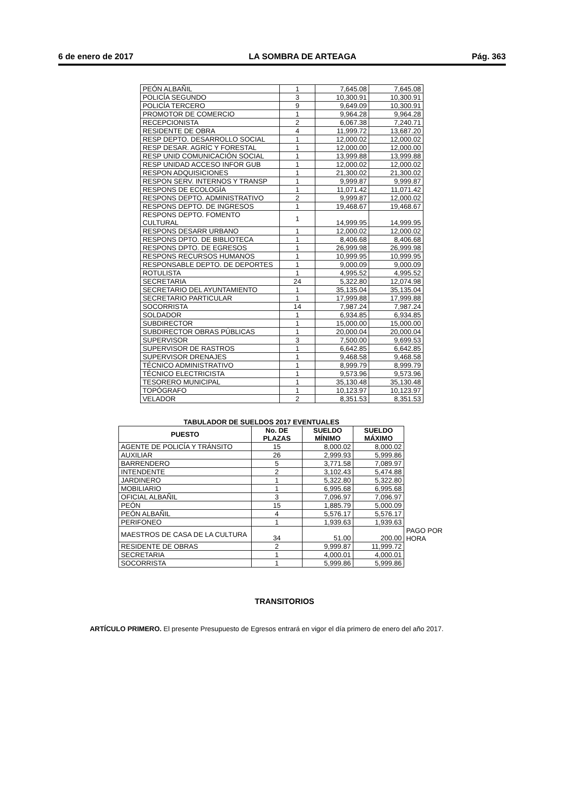6 de enero de 2017 LA SOMBRA DE ARTEAGA Pág. 363
| PEÓN ALBAÑIL | 1 | 7,645.08 | 7,645.08 |
| POLICÍA SEGUNDO | 3 | 10,300.91 | 10,300.91 |
| POLICÍA TERCERO | 9 | 9,649.09 | 10,300.91 |
| PROMOTOR DE COMERCIO | 1 | 9,964.28 | 9,964.28 |
| RECEPCIONISTA | 2 | 6,067.38 | 7,240.71 |
| RESIDENTE DE OBRA | 4 | 11,999.72 | 13,687.20 |
| RESP DEPTO. DESARROLLO SOCIAL | 1 | 12,000.02 | 12,000.02 |
| RESP DESAR. AGRÍC Y FORESTAL | 1 | 12,000.00 | 12,000.00 |
| RESP UNID COMUNICACIÓN SOCIAL | 1 | 13,999.88 | 13,999.88 |
| RESP UNIDAD ACCESO INFOR GUB | 1 | 12,000.02 | 12,000.02 |
| RESPON ADQUISICIONES | 1 | 21,300.02 | 21,300.02 |
| RESPON SERV. INTERNOS Y TRANSP | 1 | 9,999.87 | 9,999.87 |
| RESPONS DE ECOLOGÍA | 1 | 11,071.42 | 11,071.42 |
| RESPONS DEPTO. ADMINISTRATIVO | 2 | 9,999.87 | 12,000.02 |
| RESPONS DEPTO. DE INGRESOS | 1 | 19,468.67 | 19,468.67 |
| RESPONS DEPTO. FOMENTO CULTURAL | 1 | 14,999.95 | 14,999.95 |
| RESPONS DESARR URBANO | 1 | 12,000.02 | 12,000.02 |
| RESPONS DPTO. DE BIBLIOTECA | 1 | 8,406.68 | 8,406.68 |
| RESPONS DPTO. DE EGRESOS | 1 | 26,999.98 | 26,999.98 |
| RESPONS RECURSOS HUMANOS | 1 | 10,999.95 | 10,999.95 |
| RESPONSABLE DEPTO. DE DEPORTES | 1 | 9,000.09 | 9,000.09 |
| ROTULISTA | 1 | 4,995.52 | 4,995.52 |
| SECRETARIA | 24 | 5,322.80 | 12,074.98 |
| SECRETARIO DEL AYUNTAMIENTO | 1 | 35,135.04 | 35,135.04 |
| SECRETARIO PARTICULAR | 1 | 17,999.88 | 17,999.88 |
| SOCORRISTA | 14 | 7,987.24 | 7,987.24 |
| SOLDADOR | 1 | 6,934.85 | 6,934.85 |
| SUBDIRECTOR | 1 | 15,000.00 | 15,000.00 |
| SUBDIRECTOR OBRAS PÚBLICAS | 1 | 20,000.04 | 20,000.04 |
| SUPERVISOR | 3 | 7,500.00 | 9,699.53 |
| SUPERVISOR DE RASTROS | 1 | 6,642.85 | 6,642.85 |
| SUPERVISOR DRENAJES | 1 | 9,468.58 | 9,468.58 |
| TÉCNICO ADMINISTRATIVO | 1 | 8,999.79 | 8,999.79 |
| TÉCNICO ELECTRICISTA | 1 | 9,573.96 | 9,573.96 |
| TESORERO MUNICIPAL | 1 | 35,130.48 | 35,130.48 |
| TOPÓGRAFO | 1 | 10,123.97 | 10,123.97 |
| VELADOR | 2 | 8,351.53 | 8,351.53 |
TABULADOR DE SUELDOS 2017 EVENTUALES
| PUESTO | No. DE PLAZAS | SUELDO MÍNIMO | SUELDO MÁXIMO | |
| AGENTE DE POLICÍA Y TRÁNSITO | 15 | 8,000.02 | 8,000.02 | |
| AUXILIAR | 26 | 2,999.93 | 5,999.86 | |
| BARRENDERO | 5 | 3,771.58 | 7,089.97 | |
| INTENDENTE | 2 | 3,102.43 | 5,474.88 | |
| JARDINERO | 1 | 5,322.80 | 5,322.80 | |
| MOBILIARIO | 1 | 6,995.68 | 6,995.68 | |
| OFICIAL ALBAÑIL | 3 | 7,096.97 | 7,096.97 | |
| PEÓN | 15 | 1,885.79 | 5,000.09 | |
| PEÓN ALBAÑIL | 4 | 5,576.17 | 5,576.17 | |
| PERIFONEO | 1 | 1,939.63 | 1,939.63 | |
| MAESTROS DE CASA DE LA CULTURA | 34 | 51.00 | 200.00 | PAGO POR HORA |
| RESIDENTE DE OBRAS | 2 | 9,999.87 | 11,999.72 | |
| SECRETARIA | 1 | 4,000.01 | 4,000.01 | |
| SOCORRISTA | 1 | 5,999.86 | 5,999.86 | |
TRANSITORIOS
ARTÍCULO PRIMERO. El presente Presupuesto de Egresos entrará en vigor el día primero de enero del año 2017.